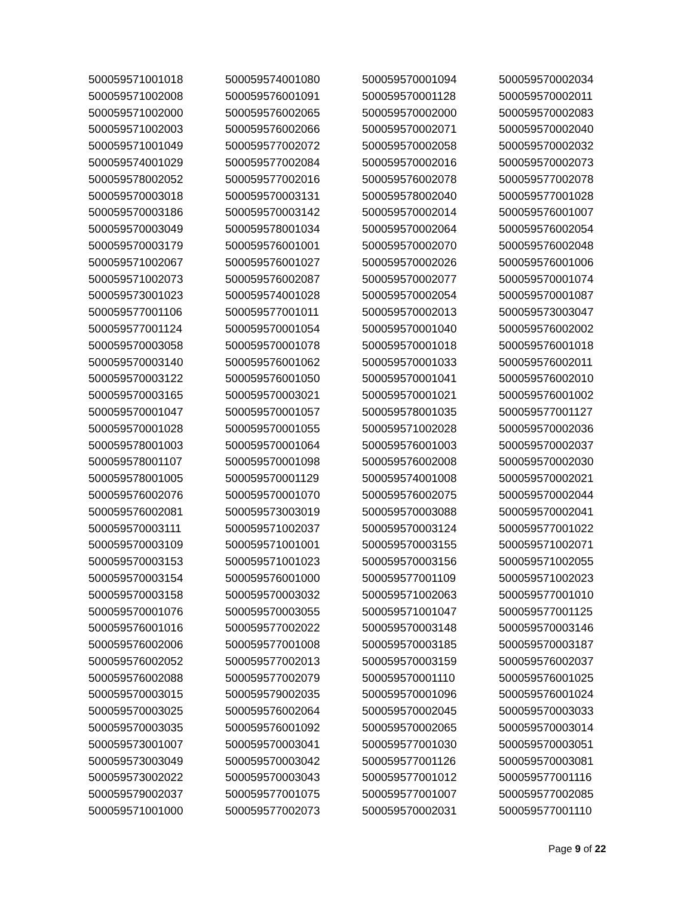| 500059571001018 | 500059574001080 | 500059570001094 | 500059570002034 |
| 500059571002008 | 500059576001091 | 500059570001128 | 500059570002011 |
| 500059571002000 | 500059576002065 | 500059570002000 | 500059570002083 |
| 500059571002003 | 500059576002066 | 500059570002071 | 500059570002040 |
| 500059571001049 | 500059577002072 | 500059570002058 | 500059570002032 |
| 500059574001029 | 500059577002084 | 500059570002016 | 500059570002073 |
| 500059578002052 | 500059577002016 | 500059576002078 | 500059577002078 |
| 500059570003018 | 500059570003131 | 500059578002040 | 500059577001028 |
| 500059570003186 | 500059570003142 | 500059570002014 | 500059576001007 |
| 500059570003049 | 500059578001034 | 500059570002064 | 500059576002054 |
| 500059570003179 | 500059576001001 | 500059570002070 | 500059576002048 |
| 500059571002067 | 500059576001027 | 500059570002026 | 500059576001006 |
| 500059571002073 | 500059576002087 | 500059570002077 | 500059570001074 |
| 500059573001023 | 500059574001028 | 500059570002054 | 500059570001087 |
| 500059577001106 | 500059577001011 | 500059570002013 | 500059573003047 |
| 500059577001124 | 500059570001054 | 500059570001040 | 500059576002002 |
| 500059570003058 | 500059570001078 | 500059570001018 | 500059576001018 |
| 500059570003140 | 500059576001062 | 500059570001033 | 500059576002011 |
| 500059570003122 | 500059576001050 | 500059570001041 | 500059576002010 |
| 500059570003165 | 500059570003021 | 500059570001021 | 500059576001002 |
| 500059570001047 | 500059570001057 | 500059578001035 | 500059577001127 |
| 500059570001028 | 500059570001055 | 500059571002028 | 500059570002036 |
| 500059578001003 | 500059570001064 | 500059576001003 | 500059570002037 |
| 500059578001107 | 500059570001098 | 500059576002008 | 500059570002030 |
| 500059578001005 | 500059570001129 | 500059574001008 | 500059570002021 |
| 500059576002076 | 500059570001070 | 500059576002075 | 500059570002044 |
| 500059576002081 | 500059573003019 | 500059570003088 | 500059570002041 |
| 500059570003111 | 500059571002037 | 500059570003124 | 500059577001022 |
| 500059570003109 | 500059571001001 | 500059570003155 | 500059571002071 |
| 500059570003153 | 500059571001023 | 500059570003156 | 500059571002055 |
| 500059570003154 | 500059576001000 | 500059577001109 | 500059571002023 |
| 500059570003158 | 500059570003032 | 500059571002063 | 500059577001010 |
| 500059570001076 | 500059570003055 | 500059571001047 | 500059577001125 |
| 500059576001016 | 500059577002022 | 500059570003148 | 500059570003146 |
| 500059576002006 | 500059577001008 | 500059570003185 | 500059570003187 |
| 500059576002052 | 500059577002013 | 500059570003159 | 500059576002037 |
| 500059576002088 | 500059577002079 | 500059570001110 | 500059576001025 |
| 500059570003015 | 500059579002035 | 500059570001096 | 500059576001024 |
| 500059570003025 | 500059576002064 | 500059570002045 | 500059570003033 |
| 500059570003035 | 500059576001092 | 500059570002065 | 500059570003014 |
| 500059573001007 | 500059570003041 | 500059577001030 | 500059570003051 |
| 500059573003049 | 500059570003042 | 500059577001126 | 500059570003081 |
| 500059573002022 | 500059570003043 | 500059577001012 | 500059577001116 |
| 500059579002037 | 500059577001075 | 500059577001007 | 500059577002085 |
| 500059571001000 | 500059577002073 | 500059570002031 | 500059577001110 |
Page 9 of 22